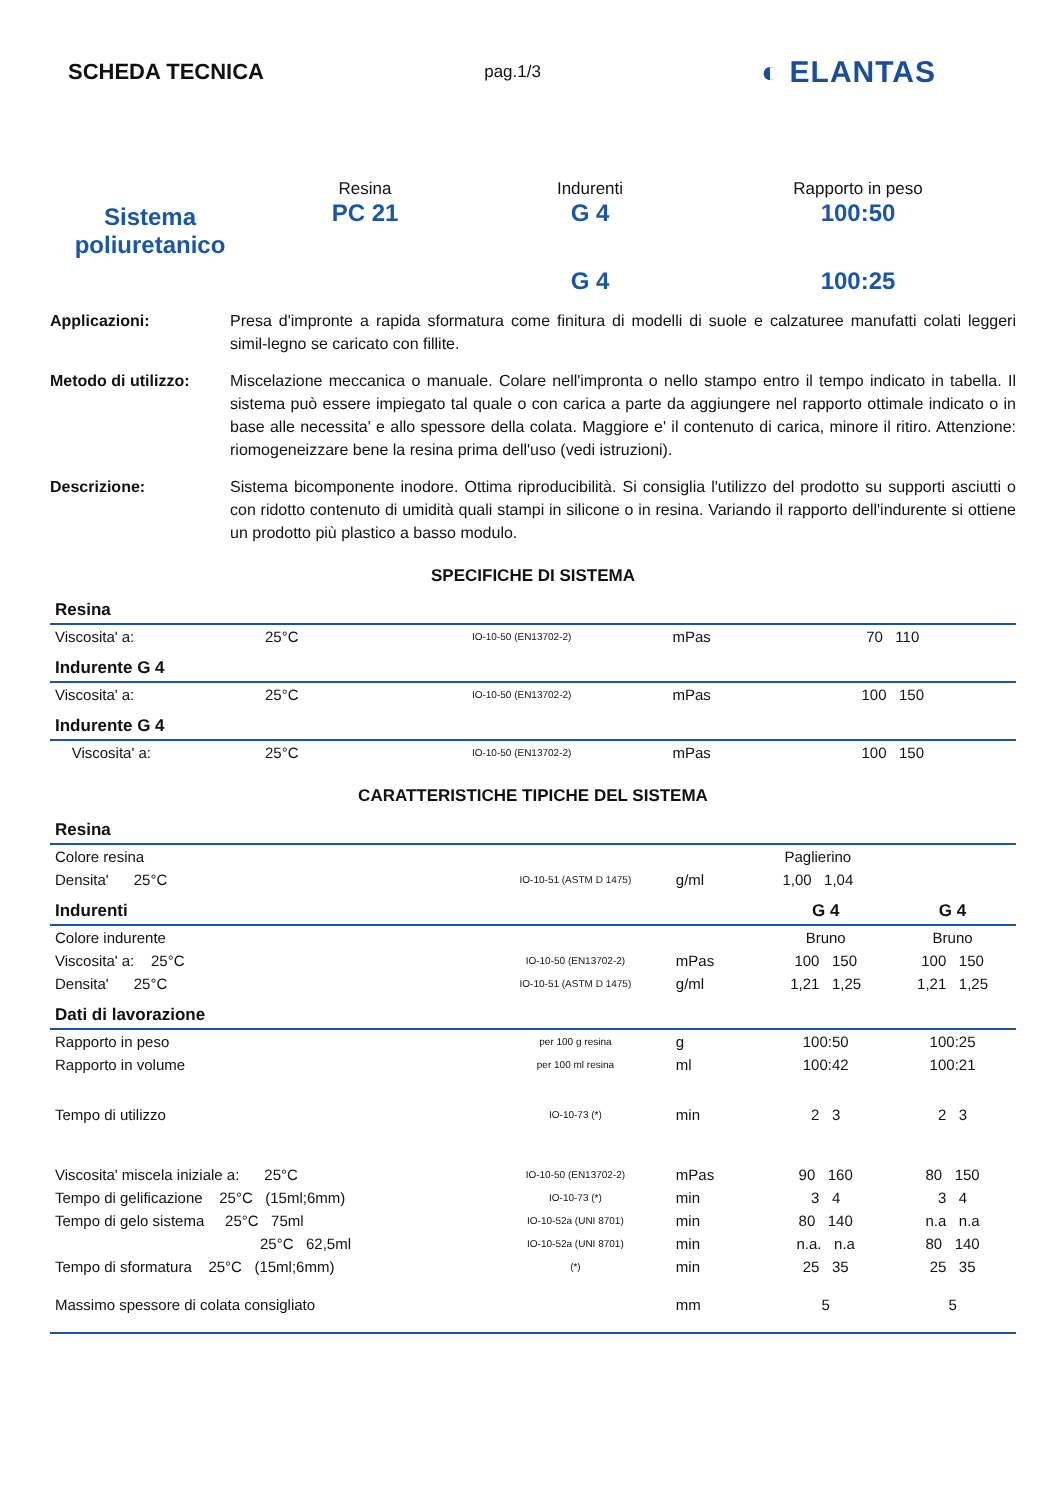SCHEDA TECNICA
pag.1/3 ◐ ELANTAS
Sistema
poliuretanico
Resina
PC 21
Indurenti
G 4
G 4
Rapporto in peso
100:50
100:25
Applicazioni:
Presa d'impronte a rapida sformatura come finitura di modelli di suole e calzaturee manufatti colati leggeri simil-legno se caricato con fillite.
Metodo di utilizzo:
Miscelazione meccanica o manuale. Colare nell'impronta o nello stampo entro il tempo indicato in tabella. Il sistema può essere impiegato tal quale o con carica a parte da aggiungere nel rapporto ottimale indicato o in base alle necessita' e allo spessore della colata. Maggiore e' il contenuto di carica, minore il ritiro. Attenzione: riomogeneizzare bene la resina prima dell'uso (vedi istruzioni).
Descrizione:
Sistema bicomponente inodore. Ottima riproducibilità. Si consiglia l'utilizzo del prodotto su supporti asciutti o con ridotto contenuto di umidità quali stampi in silicone o in resina. Variando il rapporto dell'indurente si ottiene un prodotto più plastico a basso modulo.
SPECIFICHE DI SISTEMA
| Resina | | | | | |
| Viscosita' a: | 25°C | IO-10-50 (EN13702-2) | mPas | 70 110 | |
| Indurente G 4 | | | | | |
| Viscosita' a: | 25°C | IO-10-50 (EN13702-2) | mPas | 100 150 | |
| Indurente G 4 | | | | | |
| Viscosita' a: | 25°C | IO-10-50 (EN13702-2) | mPas | 100 150 | |
CARATTERISTICHE TIPICHE DEL SISTEMA
| Resina | | | | | |
| Colore resina | | | Paglierino | | |
| Densita' 25°C | IO-10-51 (ASTM D 1475) | g/ml | 1,00 1,04 | | |
| Indurenti | | | | G 4 | G 4 |
| Colore indurente | | | | Bruno | Bruno |
| Viscosita' a: 25°C | IO-10-50 (EN13702-2) | mPas | | 100 150 | 100 150 |
| Densita' 25°C | IO-10-51 (ASTM D 1475) | g/ml | | 1,21 1,25 | 1,21 1,25 |
| Dati di lavorazione | | | | | |
| Rapporto in peso | per 100 g resina | g | | 100:50 | 100:25 |
| Rapporto in volume | per 100 ml resina | ml | | 100:42 | 100:21 |
| Tempo di utilizzo | IO-10-73 (*) | min | | 2 3 | 2 3 |
| Viscosita' miscela iniziale a: 25°C | IO-10-50 (EN13702-2) | mPas | | 90 160 | 80 150 |
| Tempo di gelificazione 25°C (15ml;6mm) | IO-10-73 (*) | min | | 3 4 | 3 4 |
| Tempo di gelo sistema 25°C 75ml | IO-10-52a (UNI 8701) | min | | 80 140 | n.a n.a |
| 25°C 62,5ml | IO-10-52a (UNI 8701) | min | | n.a. n.a | 80 140 |
| Tempo di sformatura 25°C (15ml;6mm) | (*) | min | | 25 35 | 25 35 |
| Massimo spessore di colata consigliato | | mm | | 5 | 5 |